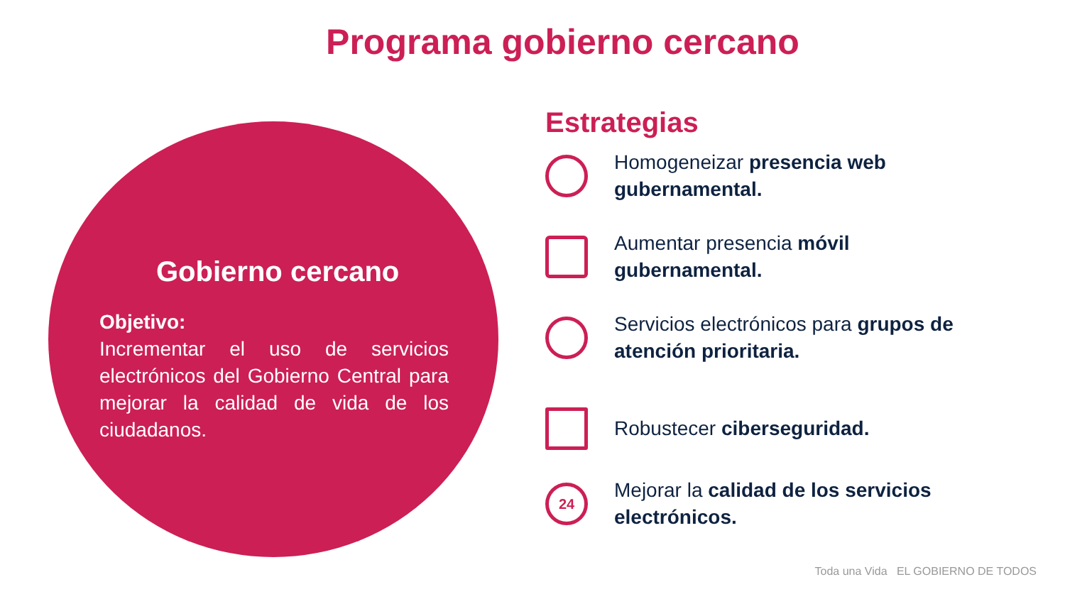Programa gobierno cercano
Gobierno cercano
Objetivo:
Incrementar el uso de servicios electrónicos del Gobierno Central para mejorar la calidad de vida de los ciudadanos.
Estrategias
Homogeneizar presencia web gubernamental.
Aumentar presencia móvil gubernamental.
Servicios electrónicos para grupos de atención prioritaria.
Robustecer ciberseguridad.
24
Mejorar la calidad de los servicios electrónicos.
Toda una Vida EL GOBIERNO DE TODOS